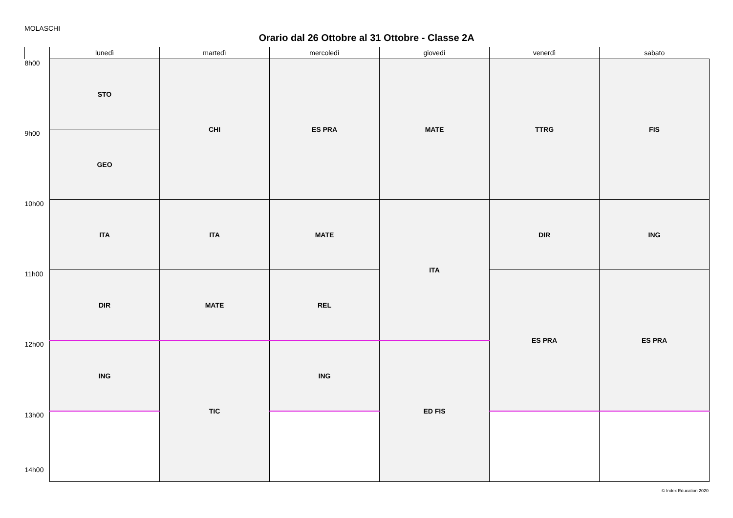MOLASCHI
Orario dal 26 Ottobre al 31 Ottobre - Classe 2A
| | lunedì | martedì | mercoledì | giovedì | venerdì | sabato |
| --- | --- | --- | --- | --- | --- | --- |
| 8h00 | STO | CHI | ES PRA | MATE | TTRG | FIS |
| 9h00 | GEO | | | | | |
| 10h00 | ITA | ITA | MATE | ITA | DIR | ING |
| 11h00 | DIR | MATE | REL | | ES PRA | ES PRA |
| 12h00 | ING | TIC | ING | ED FIS | | |
| 13h00 14h00 | | | | | | |
© Index Education 2020